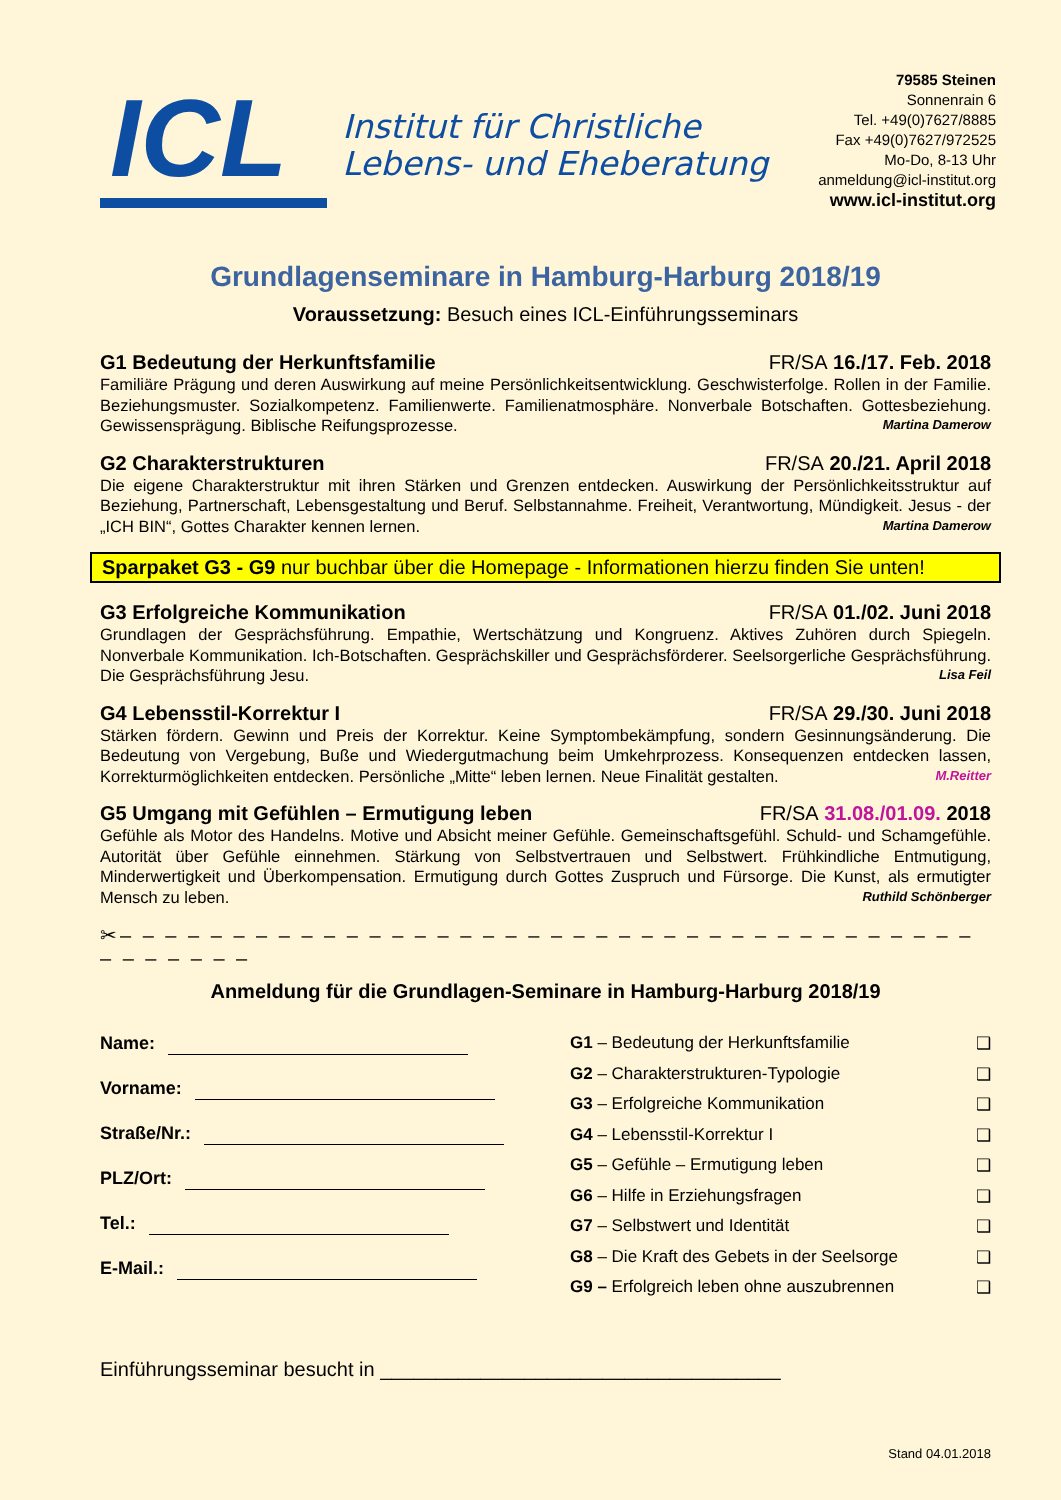ICL
Institut für Christliche
Lebens- und Eheberatung
79585 Steinen
Sonnenrain 6
Tel. +49(0)7627/8885
Fax +49(0)7627/972525
Mo-Do, 8-13 Uhr
anmeldung@icl-institut.org
www.icl-institut.org
Grundlagenseminare in Hamburg-Harburg 2018/19
Voraussetzung: Besuch eines ICL-Einführungsseminars
G1 Bedeutung der Herkunftsfamilie FR/SA 16./17. Feb. 2018
Familiäre Prägung und deren Auswirkung auf meine Persönlichkeitsentwicklung. Geschwisterfolge. Rollen in der Familie. Beziehungsmuster. Sozialkompetenz. Familienwerte. Familienatmosphäre. Nonverbale Botschaften. Gottesbeziehung. Gewissensprägung. Biblische Reifungsprozesse. Martina Damerow
G2 Charakterstrukturen FR/SA 20./21. April 2018
Die eigene Charakterstruktur mit ihren Stärken und Grenzen entdecken. Auswirkung der Persönlichkeitsstruktur auf Beziehung, Partnerschaft, Lebensgestaltung und Beruf. Selbstannahme. Freiheit, Verantwortung, Mündigkeit. Jesus - der „ICH BIN“, Gottes Charakter kennen lernen. Martina Damerow
Sparpaket G3 - G9 nur buchbar über die Homepage - Informationen hierzu finden Sie unten!
G3 Erfolgreiche Kommunikation FR/SA 01./02. Juni 2018
Grundlagen der Gesprächsführung. Empathie, Wertschätzung und Kongruenz. Aktives Zuhören durch Spiegeln. Nonverbale Kommunikation. Ich-Botschaften. Gesprächskiller und Gesprächsförderer. Seelsorgerliche Gesprächsführung. Die Gesprächsführung Jesu. Lisa Feil
G4 Lebensstil-Korrektur I FR/SA 29./30. Juni 2018
Stärken fördern. Gewinn und Preis der Korrektur. Keine Symptombekämpfung, sondern Gesinnungsänderung. Die Bedeutung von Vergebung, Buße und Wiedergutmachung beim Umkehrprozess. Konsequenzen entdecken lassen, Korrekturmöglichkeiten entdecken. Persönliche „Mitte“ leben lernen. Neue Finalität gestalten. M.Reitter
G5 Umgang mit Gefühlen – Ermutigung leben FR/SA 31.08./01.09. 2018
Gefühle als Motor des Handelns. Motive und Absicht meiner Gefühle. Gemeinschaftsgefühl. Schuld- und Schamgefühle. Autorität über Gefühle einnehmen. Stärkung von Selbstvertrauen und Selbstwert. Frühkindliche Entmutigung, Minderwertigkeit und Überkompensation. Ermutigung durch Gottes Zuspruch und Fürsorge. Die Kunst, als ermutigter Mensch zu leben. Ruthild Schönberger
✂– – – – – – – – – – – – – – – – – – – – – – – – – – – – – – – – – – – – – – – – – – – – –
Anmeldung für die Grundlagen-Seminare in Hamburg-Harburg 2018/19
Name:
Vorname:
Straße/Nr.:
PLZ/Ort:
Tel.:
E-Mail.:
G1 – Bedeutung der Herkunftsfamilie ❑
G2 – Charakterstrukturen-Typologie ❑
G3 – Erfolgreiche Kommunikation ❑
G4 – Lebensstil-Korrektur I ❑
G5 – Gefühle – Ermutigung leben ❑
G6 – Hilfe in Erziehungsfragen ❑
G7 – Selbstwert und Identität ❑
G8 – Die Kraft des Gebets in der Seelsorge ❑
G9 – Erfolgreich leben ohne auszubrennen ❑
Einführungsseminar besucht in ____________________________________
Stand 04.01.2018